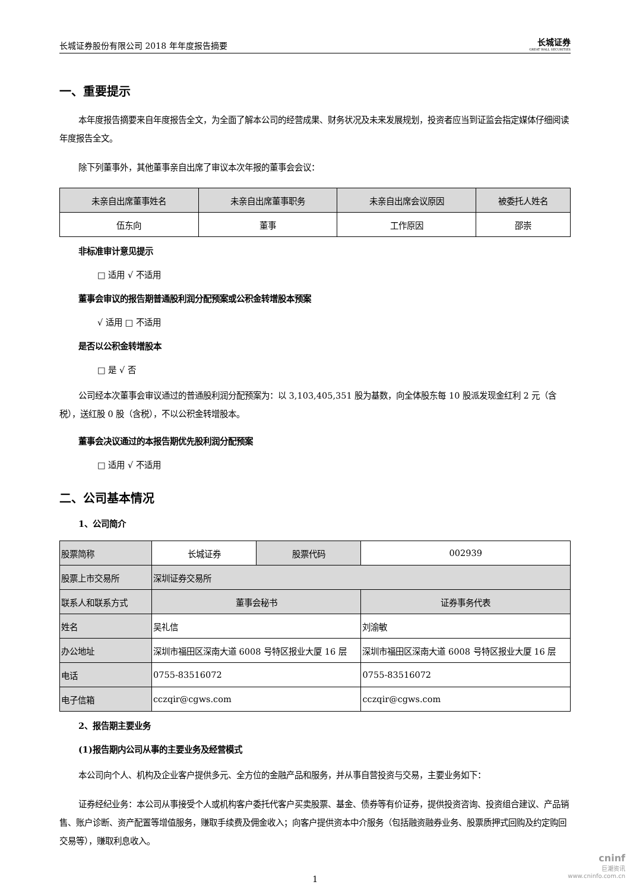长城证券股份有限公司 2018 年年度报告摘要 长城证券
GREAT WALL SECURITIES
一、重要提示
本年度报告摘要来自年度报告全文，为全面了解本公司的经营成果、财务状况及未来发展规划，投资者应当到证监会指定媒体仔细阅读年度报告全文。
除下列董事外，其他董事亲自出席了审议本次年报的董事会会议：
| 未亲自出席董事姓名 | 未亲自出席董事职务 | 未亲自出席会议原因 | 被委托人姓名 |
| 伍东向 | 董事 | 工作原因 | 邵崇 |
非标准审计意见提示
□ 适用 √ 不适用
董事会审议的报告期普通股利润分配预案或公积金转增股本预案
√ 适用 □ 不适用
是否以公积金转增股本
□ 是 √ 否
公司经本次董事会审议通过的普通股利润分配预案为：以 3,103,405,351 股为基数，向全体股东每 10 股派发现金红利 2 元（含税），送红股 0 股（含税），不以公积金转增股本。
董事会决议通过的本报告期优先股利润分配预案
□ 适用 √ 不适用
二、公司基本情况
1、公司简介
| 股票简称 | 长城证券 | 股票代码 | 002939 |
| 股票上市交易所 | 深圳证券交易所 | | |
| 联系人和联系方式 | 董事会秘书 | | 证券事务代表 |
| 姓名 | 吴礼信 | | 刘渝敏 |
| 办公地址 | 深圳市福田区深南大道 6008 号特区报业大厦 16 层 | | 深圳市福田区深南大道 6008 号特区报业大厦 16 层 |
| 电话 | 0755-83516072 | | 0755-83516072 |
| 电子信箱 | cczqir@cgws.com | | cczqir@cgws.com |
2、报告期主要业务
(1)报告期内公司从事的主要业务及经营模式
本公司向个人、机构及企业客户提供多元、全方位的金融产品和服务，并从事自营投资与交易，主要业务如下：
证券经纪业务：本公司从事接受个人或机构客户委托代客户买卖股票、基金、债券等有价证券，提供投资咨询、投资组合建议、产品销售、账户诊断、资产配置等增值服务，赚取手续费及佣金收入；向客户提供资本中介服务（包括融资融券业务、股票质押式回购及约定购回交易等），赚取利息收入。
1
cninf
巨潮资讯
www.cninfo.com.cn